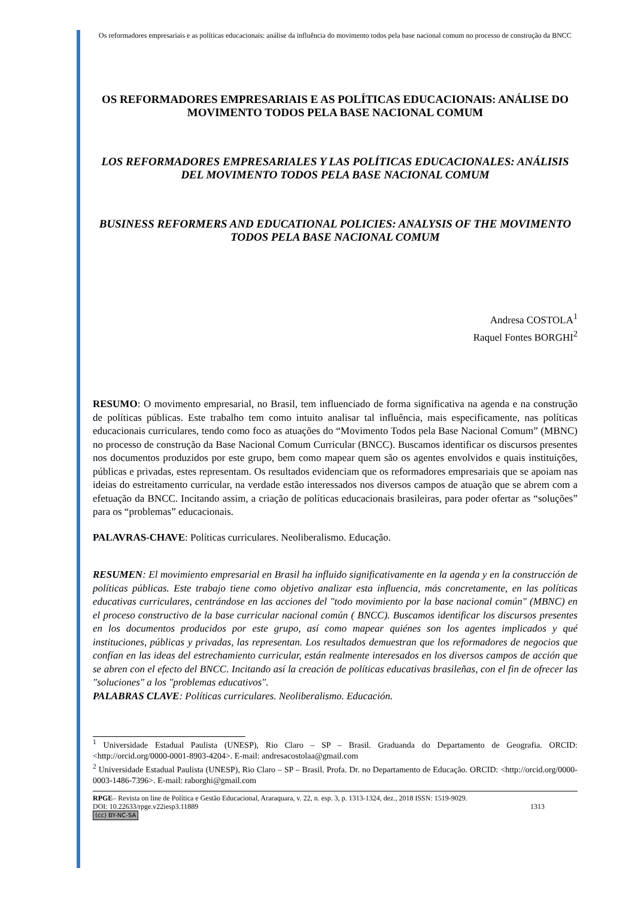Os reformadores empresariais e as políticas educacionais: análise da influência do movimento todos pela base nacional comum no processo de construção da BNCC
OS REFORMADORES EMPRESARIAIS E AS POLÍTICAS EDUCACIONAIS: ANÁLISE DO MOVIMENTO TODOS PELA BASE NACIONAL COMUM
LOS REFORMADORES EMPRESARIALES Y LAS POLÍTICAS EDUCACIONALES: ANÁLISIS DEL MOVIMENTO TODOS PELA BASE NACIONAL COMUM
BUSINESS REFORMERS AND EDUCATIONAL POLICIES: ANALYSIS OF THE MOVIMENTO TODOS PELA BASE NACIONAL COMUM
Andresa COSTOLA<sup>1</sup>
Raquel Fontes BORGHI<sup>2</sup>
RESUMO: O movimento empresarial, no Brasil, tem influenciado de forma significativa na agenda e na construção de políticas públicas. Este trabalho tem como intuito analisar tal influência, mais especificamente, nas políticas educacionais curriculares, tendo como foco as atuações do “Movimento Todos pela Base Nacional Comum” (MBNC) no processo de construção da Base Nacional Comum Curricular (BNCC). Buscamos identificar os discursos presentes nos documentos produzidos por este grupo, bem como mapear quem são os agentes envolvidos e quais instituições, públicas e privadas, estes representam. Os resultados evidenciam que os reformadores empresariais que se apoiam nas ideias do estreitamento curricular, na verdade estão interessados nos diversos campos de atuação que se abrem com a efetuação da BNCC. Incitando assim, a criação de políticas educacionais brasileiras, para poder ofertar as “soluções” para os “problemas” educacionais.
PALAVRAS-CHAVE: Políticas curriculares. Neoliberalismo. Educação.
RESUMEN: El movimiento empresarial en Brasil ha influido significativamente en la agenda y en la construcción de políticas públicas. Este trabajo tiene como objetivo analizar esta influencia, más concretamente, en las políticas educativas curriculares, centrándose en las acciones del "todo movimiento por la base nacional común" (MBNC) en el proceso constructivo de la base curricular nacional común ( BNCC). Buscamos identificar los discursos presentes en los documentos producidos por este grupo, así como mapear quiénes son los agentes implicados y qué instituciones, públicas y privadas, las representan. Los resultados demuestran que los reformadores de negocios que confían en las ideas del estrechamiento curricular, están realmente interesados en los diversos campos de acción que se abren con el efecto del BNCC. Incitando así la creación de políticas educativas brasileñas, con el fin de ofrecer las "soluciones" a los "problemas educativos".
PALABRAS CLAVE: Políticas curriculares. Neoliberalismo. Educación.
<sup>1</sup> Universidade Estadual Paulista (UNESP), Rio Claro – SP – Brasil. Graduanda do Departamento de Geografia. ORCID: <http://orcid.org/0000-0001-8903-4204>. E-mail: andresacostolaa@gmail.com
<sup>2</sup> Universidade Estadual Paulista (UNESP), Rio Claro – SP – Brasil. Profa. Dr. no Departamento de Educação. ORCID: <http://orcid.org/0000-0003-1486-7396>. E-mail: raborghi@gmail.com
RPGE– Revista on line de Política e Gestão Educacional, Araraquara, v. 22, n. esp. 3, p. 1313-1324, dez., 2018 ISSN: 1519-9029.
DOI: 10.22633/rpge.v22iesp3.11889 1313
(cc) BY-NC-SA